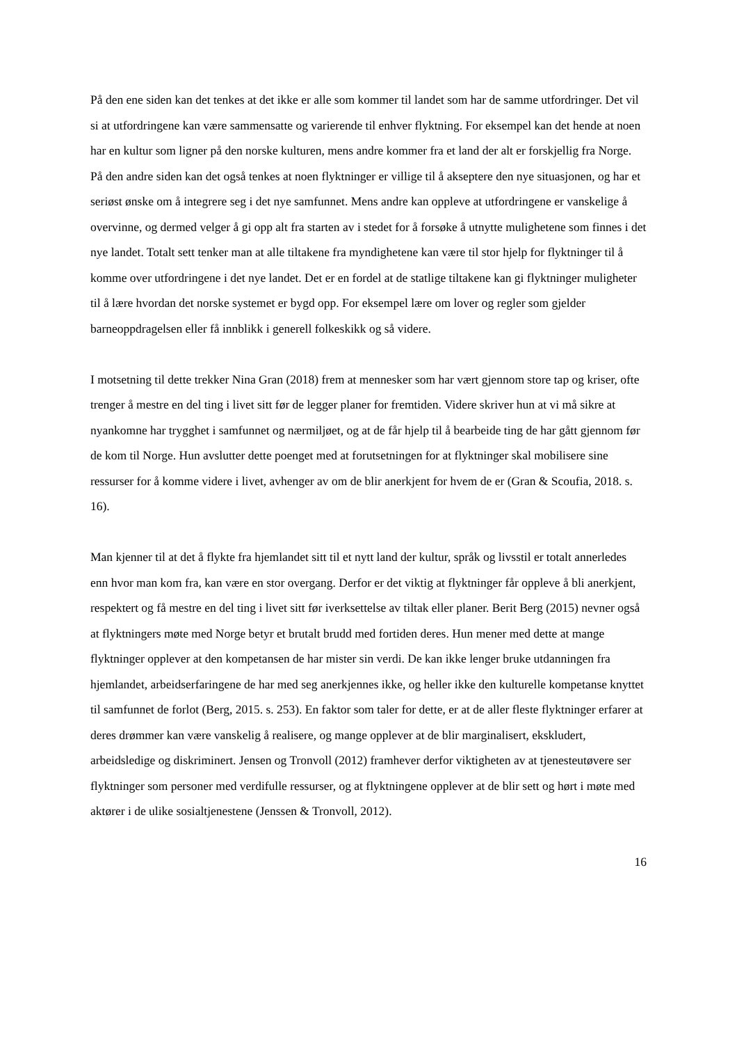På den ene siden kan det tenkes at det ikke er alle som kommer til landet som har de samme utfordringer. Det vil si at utfordringene kan være sammensatte og varierende til enhver flyktning. For eksempel kan det hende at noen har en kultur som ligner på den norske kulturen, mens andre kommer fra et land der alt er forskjellig fra Norge. På den andre siden kan det også tenkes at noen flyktninger er villige til å akseptere den nye situasjonen, og har et seriøst ønske om å integrere seg i det nye samfunnet. Mens andre kan oppleve at utfordringene er vanskelige å overvinne, og dermed velger å gi opp alt fra starten av i stedet for å forsøke å utnytte mulighetene som finnes i det nye landet. Totalt sett tenker man at alle tiltakene fra myndighetene kan være til stor hjelp for flyktninger til å komme over utfordringene i det nye landet. Det er en fordel at de statlige tiltakene kan gi flyktninger muligheter til å lære hvordan det norske systemet er bygd opp. For eksempel lære om lover og regler som gjelder barneoppdragelsen eller få innblikk i generell folkeskikk og så videre.
I motsetning til dette trekker Nina Gran (2018) frem at mennesker som har vært gjennom store tap og kriser, ofte trenger å mestre en del ting i livet sitt før de legger planer for fremtiden. Videre skriver hun at vi må sikre at nyankomne har trygghet i samfunnet og nærmiljøet, og at de får hjelp til å bearbeide ting de har gått gjennom før de kom til Norge. Hun avslutter dette poenget med at forutsetningen for at flyktninger skal mobilisere sine ressurser for å komme videre i livet, avhenger av om de blir anerkjent for hvem de er (Gran & Scoufia, 2018. s. 16).
Man kjenner til at det å flykte fra hjemlandet sitt til et nytt land der kultur, språk og livsstil er totalt annerledes enn hvor man kom fra, kan være en stor overgang. Derfor er det viktig at flyktninger får oppleve å bli anerkjent, respektert og få mestre en del ting i livet sitt før iverksettelse av tiltak eller planer. Berit Berg (2015) nevner også at flyktningers møte med Norge betyr et brutalt brudd med fortiden deres. Hun mener med dette at mange flyktninger opplever at den kompetansen de har mister sin verdi. De kan ikke lenger bruke utdanningen fra hjemlandet, arbeidserfaringene de har med seg anerkjennes ikke, og heller ikke den kulturelle kompetanse knyttet til samfunnet de forlot (Berg, 2015. s. 253). En faktor som taler for dette, er at de aller fleste flyktninger erfarer at deres drømmer kan være vanskelig å realisere, og mange opplever at de blir marginalisert, ekskludert, arbeidsledige og diskriminert. Jensen og Tronvoll (2012) framhever derfor viktigheten av at tjenesteutøvere ser flyktninger som personer med verdifulle ressurser, og at flyktningene opplever at de blir sett og hørt i møte med aktører i de ulike sosialtjenestene (Jenssen & Tronvoll, 2012).
16